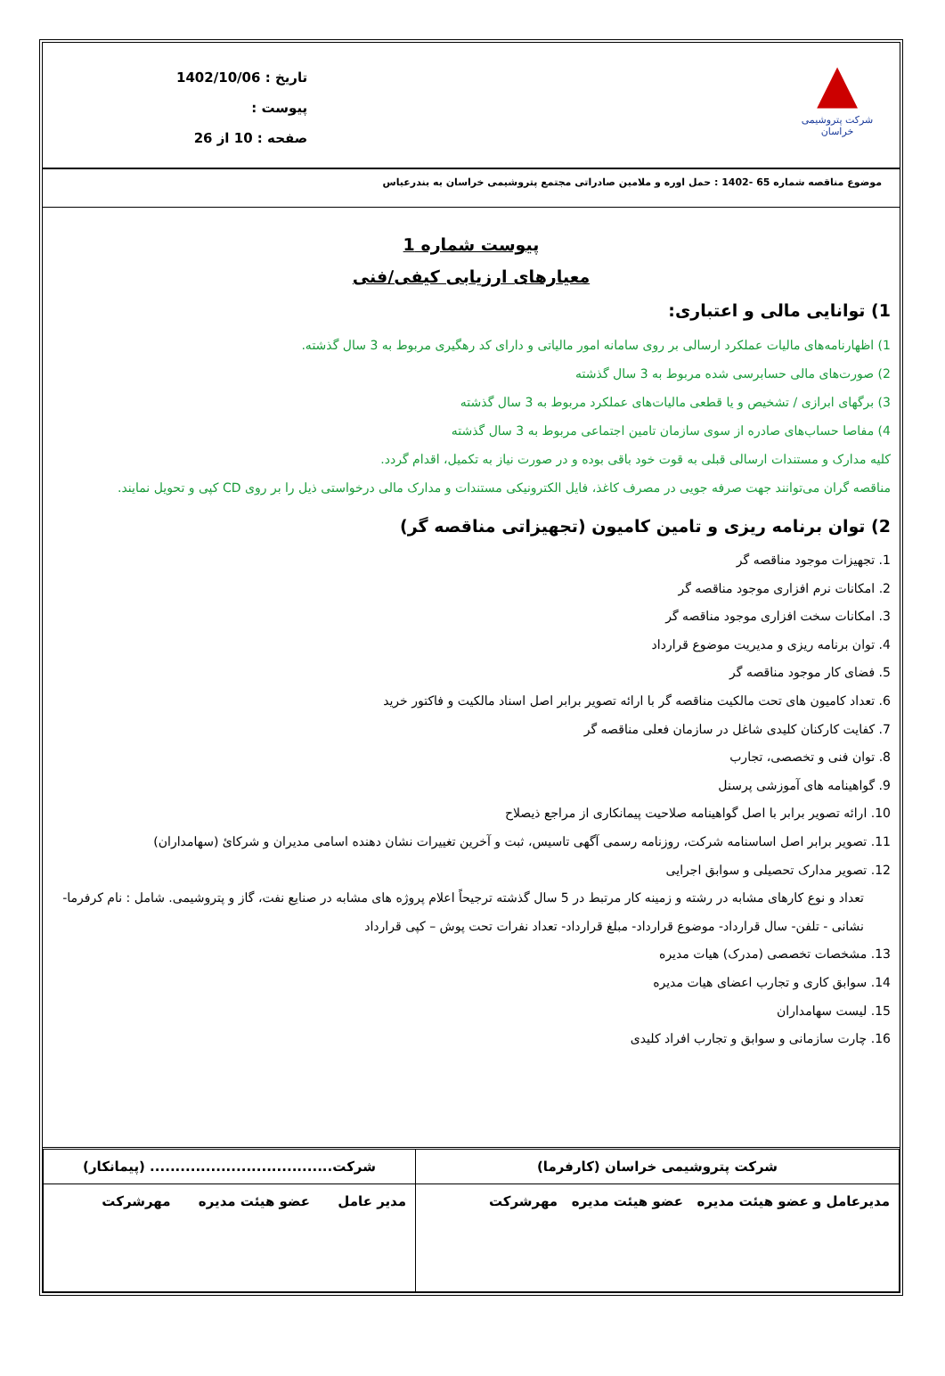▲
شرکت پتروشیمی خراسان
تاریخ : 1402/10/06
پیوست :
صفحه : 10 از 26
موضوع مناقصه شماره 65 -1402 : حمل اوره و ملامین صادراتی مجتمع پتروشیمی خراسان به بندرعباس
پیوست شماره 1
معیارهای ارزیابی کیفی/فنی
1) توانایی مالی و اعتباری:
1) اظهارنامه‌های مالیات عملکرد ارسالی بر روی سامانه امور مالیاتی و دارای کد رهگیری مربوط به 3 سال گذشته.
2) صورت‌های مالی حسابرسی شده مربوط به 3 سال گذشته
3) برگهای ابرازی / تشخیص و یا قطعی مالیات‌های عملکرد مربوط به 3 سال گذشته
4) مفاصا حساب‌های صادره از سوی سازمان تامین اجتماعی مربوط به 3 سال گذشته
کلیه مدارک و مستندات ارسالی قبلی به قوت خود باقی بوده و در صورت نیاز به تکمیل، اقدام گردد.
مناقصه گران می‌توانند جهت صرفه جویی در مصرف کاغذ، فایل الکترونیکی مستندات و مدارک مالی درخواستی ذیل را بر روی CD کپی و تحویل نمایند.
2) توان برنامه ریزی و تامین کامیون (تجهیزاتی مناقصه گر)
1. تجهیزات موجود مناقصه گر
2. امکانات نرم افزاری موجود مناقصه گر
3. امکانات سخت افزاری موجود مناقصه گر
4. توان برنامه ریزی و مدیریت موضوع قرارداد
5. فضای کار موجود مناقصه گر
6. تعداد کامیون های تحت مالکیت مناقصه گر با ارائه تصویر برابر اصل اسناد مالکیت و فاکتور خرید
7. کفایت کارکنان کلیدی شاغل در سازمان فعلی مناقصه گر
8. توان فنی و تخصصی، تجارب
9. گواهینامه های آموزشی پرسنل
10. ارائه تصویر برابر با اصل گواهینامه صلاحیت پیمانکاری از مراجع ذیصلاح
11. تصویر برابر اصل اساسنامه شرکت، روزنامه رسمی آگهی تاسیس، ثبت و آخرین تغییرات نشان دهنده اسامی مدیران و شرکائ (سهامداران)
12. تصویر مدارک تحصیلی و سوابق اجرایی
تعداد و نوع کارهای مشابه در رشته و زمینه کار مرتبط در 5 سال گذشته ترجیحاً اعلام پروژه های مشابه در صنایع نفت، گاز و پتروشیمی. شامل : نام کرفرما- نشانی - تلفن- سال قرارداد- موضوع قرارداد- مبلغ قرارداد- تعداد نفرات تحت پوش – کپی قرارداد
13. مشخصات تخصصی (مدرک) هیات مدیره
14. سوابق کاری و تجارب اعضای هیات مدیره
15. لیست سهامداران
16. چارت سازمانی و سوابق و تجارب افراد کلیدی
| شرکت پتروشیمی خراسان (کارفرما) | شرکت.................................... (پیمانکار) |
| مدیرعامل و عضو هیئت مدیره عضو هیئت مدیره مهرشرکت | مدیر عامل عضو هیئت مدیره مهرشرکت |